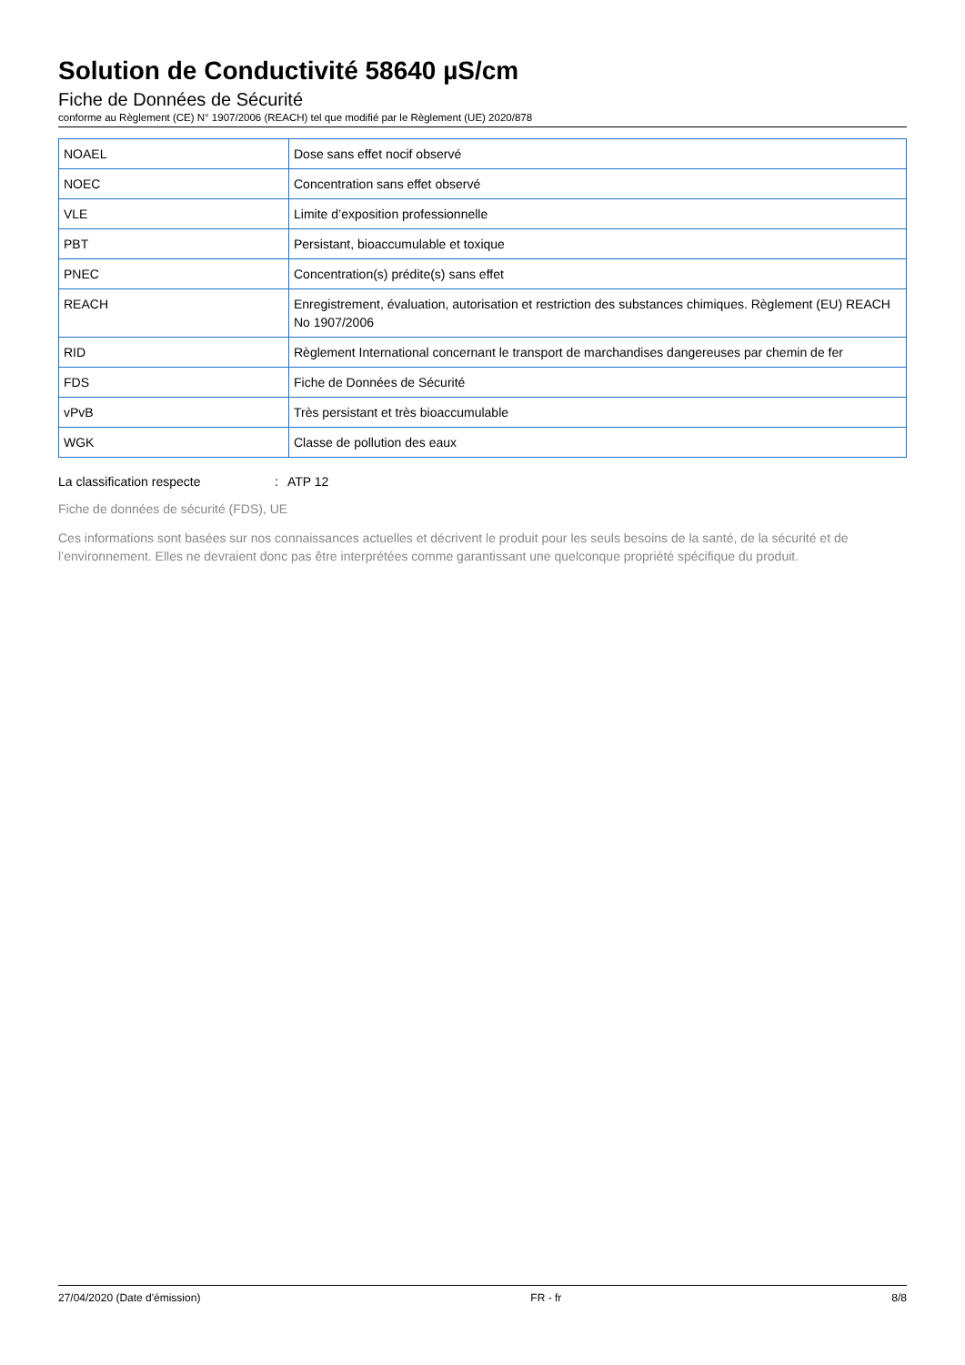Solution de Conductivité 58640 µS/cm
Fiche de Données de Sécurité
conforme au Règlement (CE) N° 1907/2006 (REACH) tel que modifié par le Règlement (UE) 2020/878
| NOAEL | Dose sans effet nocif observé |
| NOEC | Concentration sans effet observé |
| VLE | Limite d’exposition professionnelle |
| PBT | Persistant, bioaccumulable et toxique |
| PNEC | Concentration(s) prédite(s) sans effet |
| REACH | Enregistrement, évaluation, autorisation et restriction des substances chimiques. Règlement (EU) REACH No 1907/2006 |
| RID | Règlement International concernant le transport de marchandises dangereuses par chemin de fer |
| FDS | Fiche de Données de Sécurité |
| vPvB | Très persistant et très bioaccumulable |
| WGK | Classe de pollution des eaux |
La classification respecte : ATP 12
Fiche de données de sécurité (FDS), UE
Ces informations sont basées sur nos connaissances actuelles et décrivent le produit pour les seuls besoins de la santé, de la sécurité et de l’environnement. Elles ne devraient donc pas être interprétées comme garantissant une quelconque propriété spécifique du produit.
27/04/2020 (Date d'émission) FR - fr 8/8